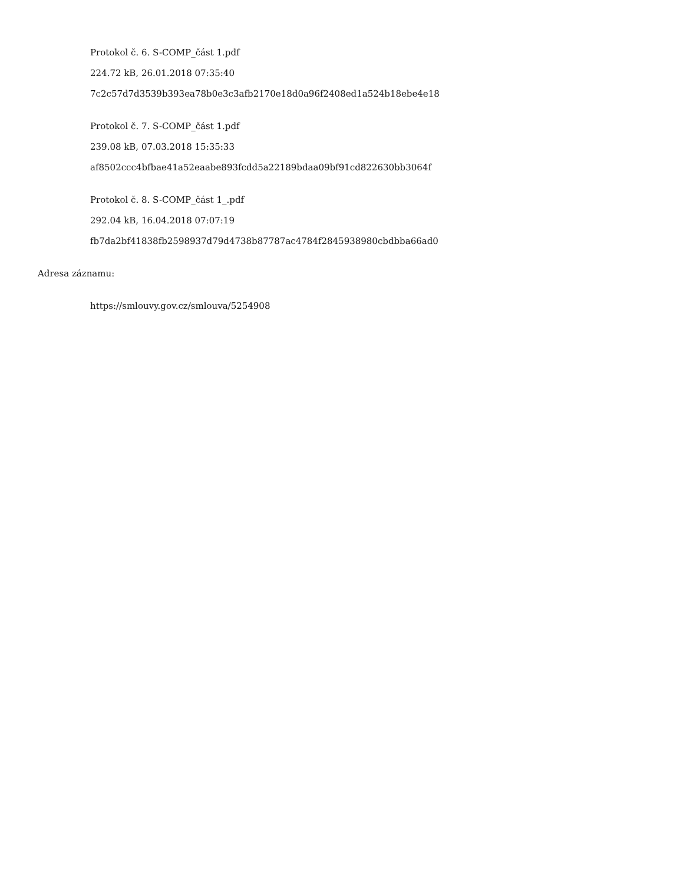Protokol č. 6. S-COMP_část 1.pdf
224.72 kB, 26.01.2018 07:35:40
7c2c57d7d3539b393ea78b0e3c3afb2170e18d0a96f2408ed1a524b18ebe4e18
Protokol č. 7. S-COMP_část 1.pdf
239.08 kB, 07.03.2018 15:35:33
af8502ccc4bfbae41a52eaabe893fcdd5a22189bdaa09bf91cd822630bb3064f
Protokol č. 8. S-COMP_část 1_.pdf
292.04 kB, 16.04.2018 07:07:19
fb7da2bf41838fb2598937d79d4738b87787ac4784f2845938980cbdbba66ad0
Adresa záznamu:
https://smlouvy.gov.cz/smlouva/5254908